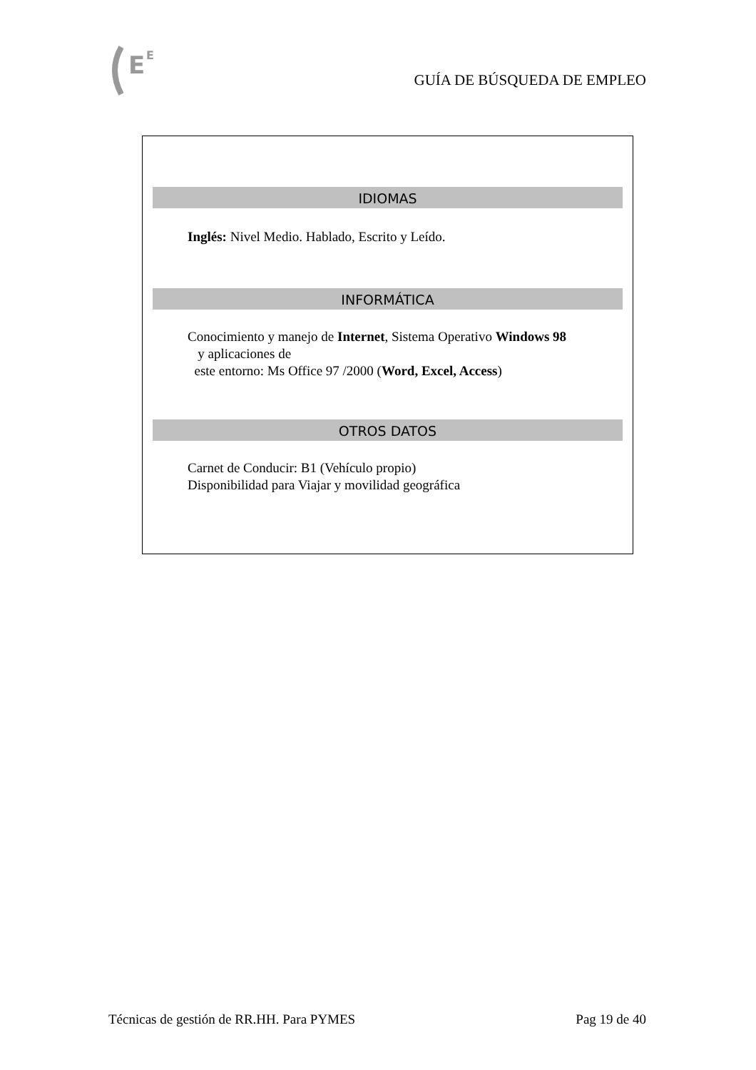E
E
GUÍA DE BÚSQUEDA DE EMPLEO
IDIOMAS
Inglés: Nivel Medio. Hablado, Escrito y Leído.
INFORMÁTICA
Conocimiento y manejo de Internet, Sistema Operativo Windows 98
y aplicaciones de
este entorno: Ms Office 97 /2000 (Word, Excel, Access)
OTROS DATOS
Carnet de Conducir: B1 (Vehículo propio)
Disponibilidad para Viajar y movilidad geográfica
Técnicas de gestión de RR.HH. Para PYMES Pag 19 de 40